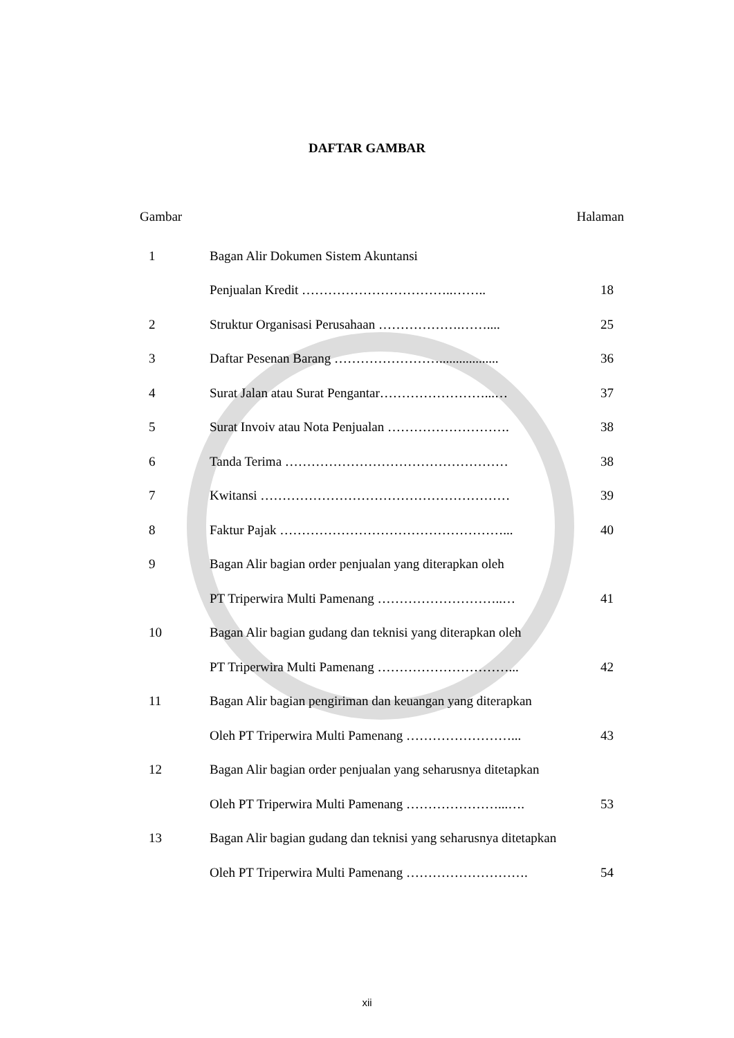DAFTAR GAMBAR
Gambar Halaman
| 1 | Bagan Alir Dokumen Sistem Akuntansi | |
| | Penjualan Kredit ……………………………..…….. | 18 |
| 2 | Struktur Organisasi Perusahaan ……………….…….... | 25 |
| 3 | Daftar Pesenan Barang …………………….................. | 36 |
| 4 | Surat Jalan atau Surat Pengantar……………………...… | 37 |
| 5 | Surat Invoiv atau Nota Penjualan ………………………. | 38 |
| 6 | Tanda Terima …………………………………………… | 38 |
| 7 | Kwitansi ………………………………………………… | 39 |
| 8 | Faktur Pajak ……………………………………………... | 40 |
| 9 | Bagan Alir bagian order penjualan yang diterapkan oleh | |
| | PT Triperwira Multi Pamenang ………………………..… | 41 |
| 10 | Bagan Alir bagian gudang dan teknisi yang diterapkan oleh | |
| | PT Triperwira Multi Pamenang …………………………... | 42 |
| 11 | Bagan Alir bagian pengiriman dan keuangan yang diterapkan | |
| | Oleh PT Triperwira Multi Pamenang ……………………... | 43 |
| 12 | Bagan Alir bagian order penjualan yang seharusnya ditetapkan | |
| | Oleh PT Triperwira Multi Pamenang …………………...…. | 53 |
| 13 | Bagan Alir bagian gudang dan teknisi yang seharusnya ditetapkan | |
| | Oleh PT Triperwira Multi Pamenang ………………………. | 54 |
xii